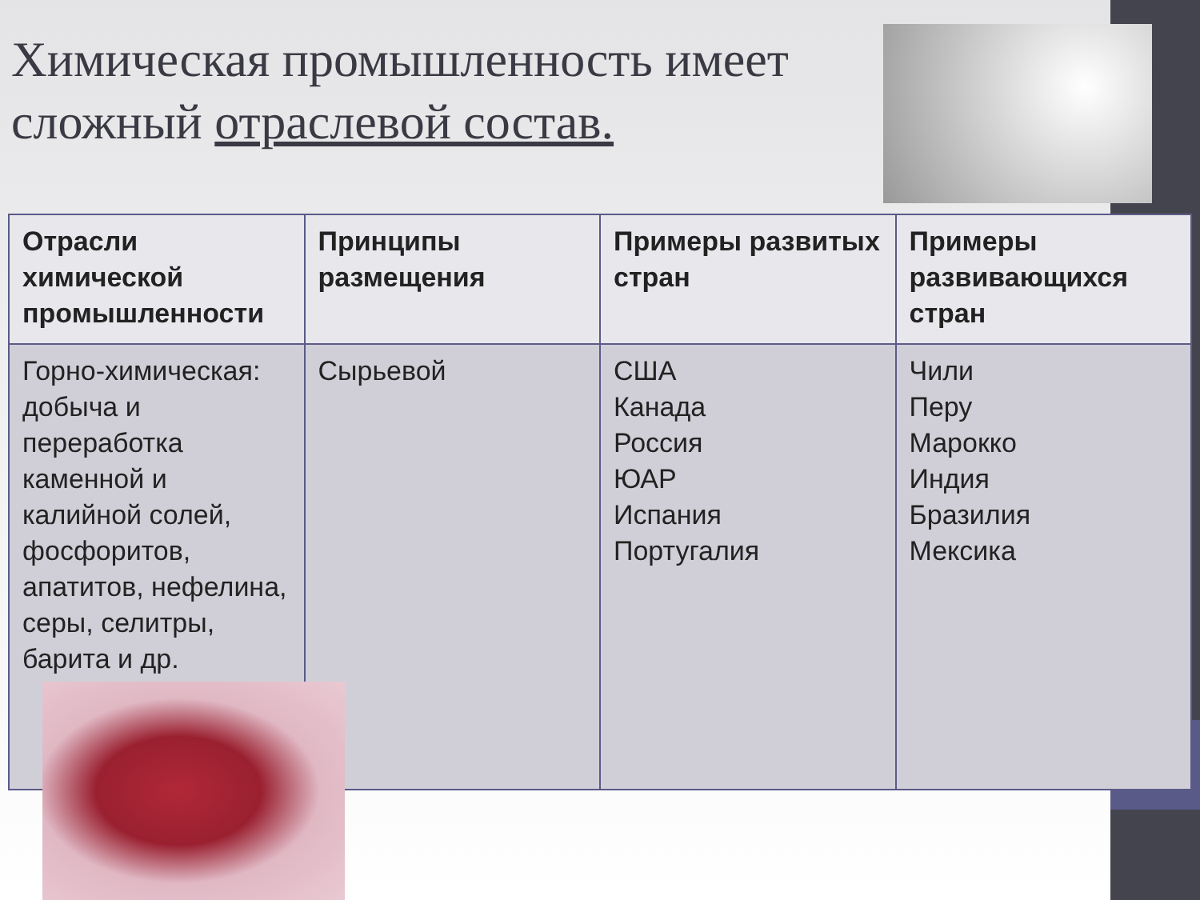Химическая промышленность имеет сложный отраслевой состав.
| Отрасли химической промышленности | Принципы размещения | Примеры развитых стран | Примеры развивающихся стран |
| --- | --- | --- | --- |
| Горно-химическая: добыча и переработка каменной и калийной солей, фосфоритов, апатитов, нефелина, серы, селитры, барита и др. | Сырьевой | США Канада Россия ЮАР Испания Португалия | Чили Перу Марокко Индия Бразилия Мексика |